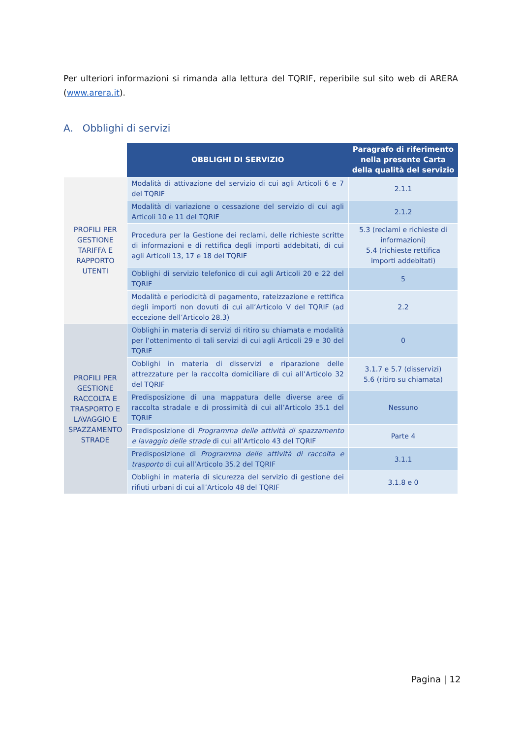Per ulteriori informazioni si rimanda alla lettura del TQRIF, reperibile sul sito web di ARERA (www.arera.it).
A. Obblighi di servizi
| | OBBLIGHI DI SERVIZIO | Paragrafo di riferimento nella presente Carta della qualità del servizio |
| --- | --- | --- |
| PROFILI PER GESTIONE TARIFFA E RAPPORTO UTENTI | Modalità di attivazione del servizio di cui agli Articoli 6 e 7 del TQRIF | 2.1.1 |
| | Modalità di variazione o cessazione del servizio di cui agli Articoli 10 e 11 del TQRIF | 2.1.2 |
| | Procedura per la Gestione dei reclami, delle richieste scritte di informazioni e di rettifica degli importi addebitati, di cui agli Articoli 13, 17 e 18 del TQRIF | 5.3 (reclami e richieste di informazioni) 5.4 (richieste rettifica importi addebitati) |
| | Obblighi di servizio telefonico di cui agli Articoli 20 e 22 del TQRIF | 5 |
| | Modalità e periodicità di pagamento, rateizzazione e rettifica degli importi non dovuti di cui all’Articolo V del TQRIF (ad eccezione dell’Articolo 28.3) | 2.2 |
| PROFILI PER GESTIONE RACCOLTA E TRASPORTO E LAVAGGIO E SPAZZAMENTO STRADE | Obblighi in materia di servizi di ritiro su chiamata e modalità per l’ottenimento di tali servizi di cui agli Articoli 29 e 30 del TQRIF | 0 |
| | Obblighi in materia di disservizi e riparazione delle attrezzature per la raccolta domiciliare di cui all’Articolo 32 del TQRIF | 3.1.7 e 5.7 (disservizi) 5.6 (ritiro su chiamata) |
| | Predisposizione di una mappatura delle diverse aree di raccolta stradale e di prossimità di cui all’Articolo 35.1 del TQRIF | Nessuno |
| | Predisposizione di Programma delle attività di spazzamento e lavaggio delle strade di cui all’Articolo 43 del TQRIF | Parte 4 |
| | Predisposizione di Programma delle attività di raccolta e trasporto di cui all’Articolo 35.2 del TQRIF | 3.1.1 |
| | Obblighi in materia di sicurezza del servizio di gestione dei rifiuti urbani di cui all’Articolo 48 del TQRIF | 3.1.8 e 0 |
Pagina | 12